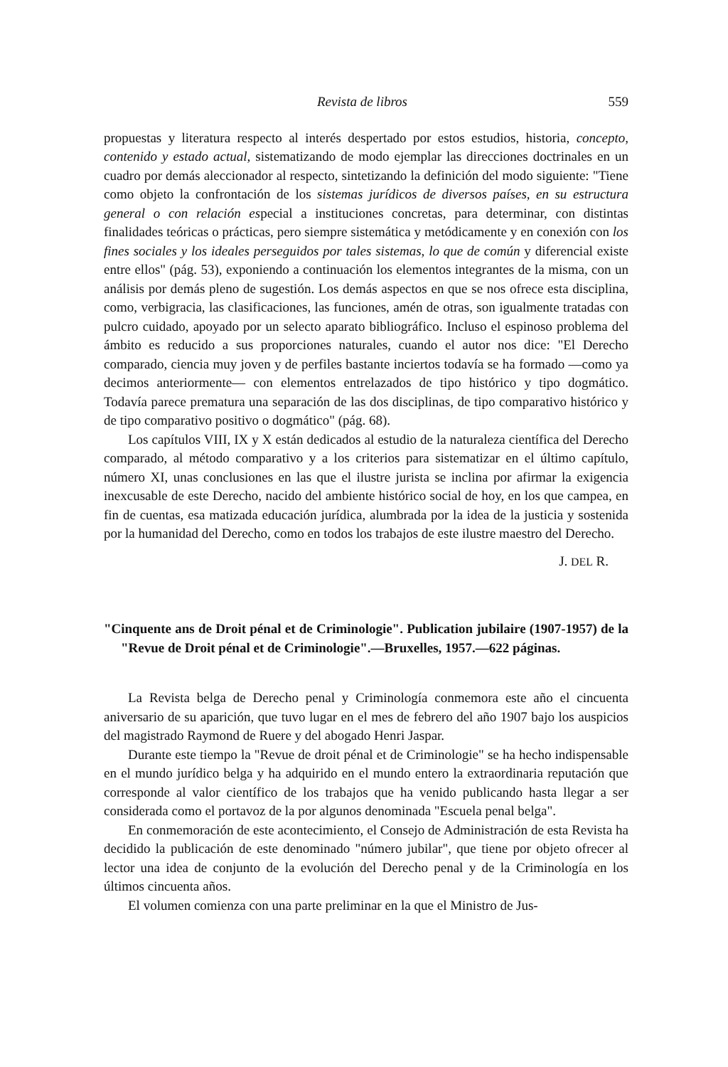Revista de libros 559
propuestas y literatura respecto al interés despertado por estos estudios, historia, concepto, contenido y estado actual, sistematizando de modo ejemplar las direcciones doctrinales en un cuadro por demás aleccionador al respecto, sintetizando la definición del modo siguiente: "Tiene como objeto la confrontación de los sistemas jurídicos de diversos países, en su estructura general o con relación especial a instituciones concretas, para determinar, con distintas finalidades teóricas o prácticas, pero siempre sistemática y metódicamente y en conexión con los fines sociales y los ideales perseguidos por tales sistemas, lo que de común y diferencial existe entre ellos" (pág. 53), exponiendo a continuación los elementos integrantes de la misma, con un análisis por demás pleno de sugestión. Los demás aspectos en que se nos ofrece esta disciplina, como, verbigracia, las clasificaciones, las funciones, amén de otras, son igualmente tratadas con pulcro cuidado, apoyado por un selecto aparato bibliográfico. Incluso el espinoso problema del ámbito es reducido a sus proporciones naturales, cuando el autor nos dice: "El Derecho comparado, ciencia muy joven y de perfiles bastante inciertos todavía se ha formado —como ya decimos anteriormente— con elementos entrelazados de tipo histórico y tipo dogmático. Todavía parece prematura una separación de las dos disciplinas, de tipo comparativo histórico y de tipo comparativo positivo o dogmático" (pág. 68).
Los capítulos VIII, IX y X están dedicados al estudio de la naturaleza científica del Derecho comparado, al método comparativo y a los criterios para sistematizar en el último capítulo, número XI, unas conclusiones en las que el ilustre jurista se inclina por afirmar la exigencia inexcusable de este Derecho, nacido del ambiente histórico social de hoy, en los que campea, en fin de cuentas, esa matizada educación jurídica, alumbrada por la idea de la justicia y sostenida por la humanidad del Derecho, como en todos los trabajos de este ilustre maestro del Derecho.
J. DEL R.
"Cinquente ans de Droit pénal et de Criminologie". Publication jubilaire (1907-1957) de la "Revue de Droit pénal et de Criminologie".—Bruxelles, 1957.—622 páginas.
La Revista belga de Derecho penal y Criminología conmemora este año el cincuenta aniversario de su aparición, que tuvo lugar en el mes de febrero del año 1907 bajo los auspicios del magistrado Raymond de Ruere y del abogado Henri Jaspar.
Durante este tiempo la "Revue de droit pénal et de Criminologie" se ha hecho indispensable en el mundo jurídico belga y ha adquirido en el mundo entero la extraordinaria reputación que corresponde al valor científico de los trabajos que ha venido publicando hasta llegar a ser considerada como el portavoz de la por algunos denominada "Escuela penal belga".
En conmemoración de este acontecimiento, el Consejo de Administración de esta Revista ha decidido la publicación de este denominado "número jubilar", que tiene por objeto ofrecer al lector una idea de conjunto de la evolución del Derecho penal y de la Criminología en los últimos cincuenta años.
El volumen comienza con una parte preliminar en la que el Ministro de Jus-